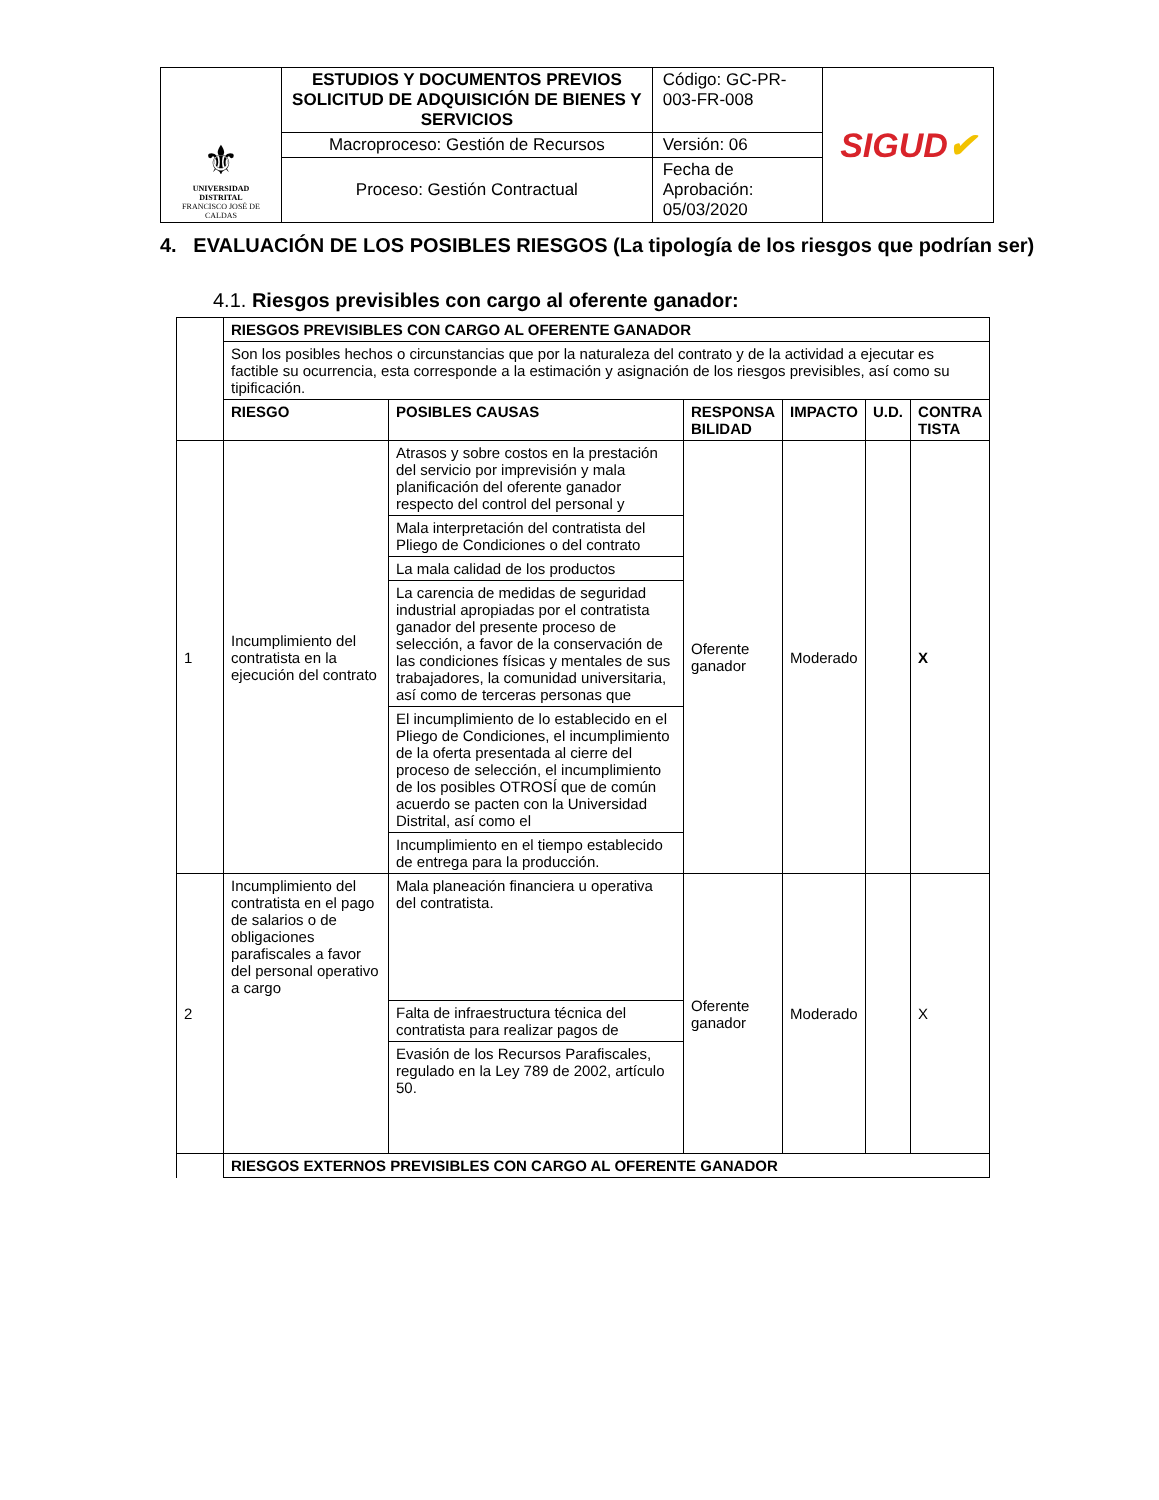| ⚜ UNIVERSIDAD DISTRITAL FRANCISCO JOSÉ DE CALDAS | ESTUDIOS Y DOCUMENTOS PREVIOS SOLICITUD DE ADQUISICIÓN DE BIENES Y SERVICIOS | Código: GC-PR-003-FR-008 | SIGUD ✔ |
| | Macroproceso: Gestión de Recursos | Versión: 06 | |
| | Proceso: Gestión Contractual | Fecha de Aprobación: 05/03/2020 | |
4. EVALUACIÓN DE LOS POSIBLES RIESGOS (La tipología de los riesgos que podrían ser)
4.1. Riesgos previsibles con cargo al oferente ganador:
| | RIESGOS PREVISIBLES CON CARGO AL OFERENTE GANADOR | | | | | |
| | Son los posibles hechos o circunstancias que por la naturaleza del contrato y de la actividad a ejecutar es factible su ocurrencia, esta corresponde a la estimación y asignación de los riesgos previsibles, así como su tipificación. | | | | | |
| | RIESGO | POSIBLES CAUSAS | RESPONSA BILIDAD | IMPACTO | U.D. | CONTRA TISTA |
| 1 | Incumplimiento del contratista en la ejecución del contrato | Atrasos y sobre costos en la prestación del servicio por imprevisión y mala planificación del oferente ganador respecto del control del personal y | Oferente ganador | Moderado | | X |
| | | Mala interpretación del contratista del Pliego de Condiciones o del contrato | | | | |
| | | La mala calidad de los productos | | | | |
| | | La carencia de medidas de seguridad industrial apropiadas por el contratista ganador del presente proceso de selección, a favor de la conservación de las condiciones físicas y mentales de sus trabajadores, la comunidad universitaria, así como de terceras personas que | | | | |
| | | El incumplimiento de lo establecido en el Pliego de Condiciones, el incumplimiento de la oferta presentada al cierre del proceso de selección, el incumplimiento de los posibles OTROSÍ que de común acuerdo se pacten con la Universidad Distrital, así como el | | | | |
| | | Incumplimiento en el tiempo establecido de entrega para la producción. | | | | |
| 2 | Incumplimiento del contratista en el pago de salarios o de obligaciones parafiscales a favor del personal operativo a cargo | Mala planeación financiera u operativa del contratista. | Oferente ganador | Moderado | | X |
| | | Falta de infraestructura técnica del contratista para realizar pagos de | | | | |
| | | Evasión de los Recursos Parafiscales, regulado en la Ley 789 de 2002, artículo 50. | | | | |
| | RIESGOS EXTERNOS PREVISIBLES CON CARGO AL OFERENTE GANADOR | | | | | |